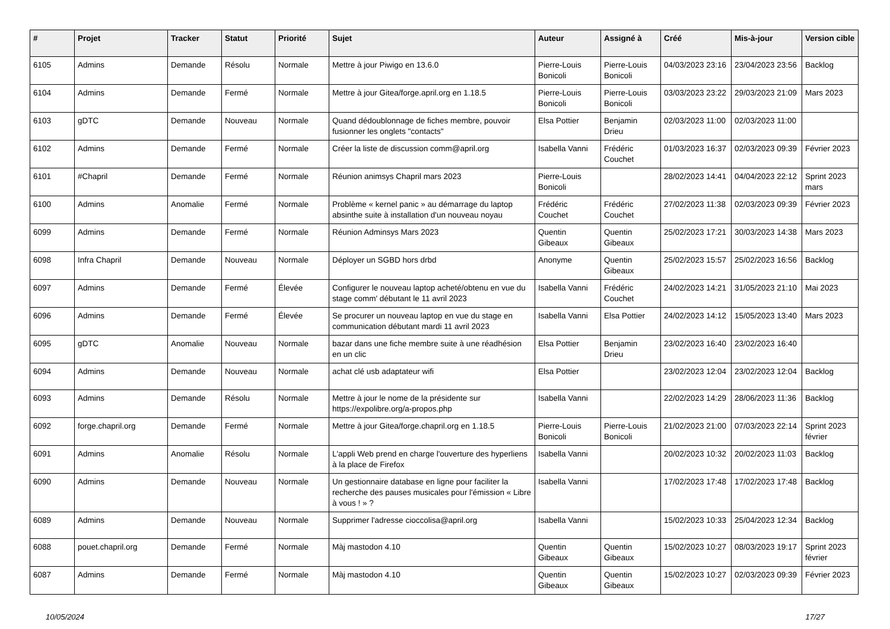| # | Projet | Tracker | Statut | Priorité | Sujet | Auteur | Assigné à | Créé | Mis-à-jour | Version cible |
| --- | --- | --- | --- | --- | --- | --- | --- | --- | --- | --- |
| 6105 | Admins | Demande | Résolu | Normale | Mettre à jour Piwigo en 13.6.0 | Pierre-Louis Bonicoli | Pierre-Louis Bonicoli | 04/03/2023 23:16 | 23/04/2023 23:56 | Backlog |
| 6104 | Admins | Demande | Fermé | Normale | Mettre à jour Gitea/forge.april.org en 1.18.5 | Pierre-Louis Bonicoli | Pierre-Louis Bonicoli | 03/03/2023 23:22 | 29/03/2023 21:09 | Mars 2023 |
| 6103 | gDTC | Demande | Nouveau | Normale | Quand dédoublonnage de fiches membre, pouvoir fusionner les onglets "contacts" | Elsa Pottier | Benjamin Drieu | 02/03/2023 11:00 | 02/03/2023 11:00 | |
| 6102 | Admins | Demande | Fermé | Normale | Créer la liste de discussion comm@april.org | Isabella Vanni | Frédéric Couchet | 01/03/2023 16:37 | 02/03/2023 09:39 | Février 2023 |
| 6101 | #Chapril | Demande | Fermé | Normale | Réunion animsys Chapril mars 2023 | Pierre-Louis Bonicoli | | 28/02/2023 14:41 | 04/04/2023 22:12 | Sprint 2023 mars |
| 6100 | Admins | Anomalie | Fermé | Normale | Problème « kernel panic » au démarrage du laptop absinthe suite à installation d'un nouveau noyau | Frédéric Couchet | Frédéric Couchet | 27/02/2023 11:38 | 02/03/2023 09:39 | Février 2023 |
| 6099 | Admins | Demande | Fermé | Normale | Réunion Adminsys Mars 2023 | Quentin Gibeaux | Quentin Gibeaux | 25/02/2023 17:21 | 30/03/2023 14:38 | Mars 2023 |
| 6098 | Infra Chapril | Demande | Nouveau | Normale | Déployer un SGBD hors drbd | Anonyme | Quentin Gibeaux | 25/02/2023 15:57 | 25/02/2023 16:56 | Backlog |
| 6097 | Admins | Demande | Fermé | Élevée | Configurer le nouveau laptop acheté/obtenu en vue du stage comm' débutant le 11 avril 2023 | Isabella Vanni | Frédéric Couchet | 24/02/2023 14:21 | 31/05/2023 21:10 | Mai 2023 |
| 6096 | Admins | Demande | Fermé | Élevée | Se procurer un nouveau laptop en vue du stage en communication débutant mardi 11 avril 2023 | Isabella Vanni | Elsa Pottier | 24/02/2023 14:12 | 15/05/2023 13:40 | Mars 2023 |
| 6095 | gDTC | Anomalie | Nouveau | Normale | bazar dans une fiche membre suite à une réadhésion en un clic | Elsa Pottier | Benjamin Drieu | 23/02/2023 16:40 | 23/02/2023 16:40 | |
| 6094 | Admins | Demande | Nouveau | Normale | achat clé usb adaptateur wifi | Elsa Pottier | | 23/02/2023 12:04 | 23/02/2023 12:04 | Backlog |
| 6093 | Admins | Demande | Résolu | Normale | Mettre à jour le nome de la présidente sur https://expolibre.org/a-propos.php | Isabella Vanni | | 22/02/2023 14:29 | 28/06/2023 11:36 | Backlog |
| 6092 | forge.chapril.org | Demande | Fermé | Normale | Mettre à jour Gitea/forge.chapril.org en 1.18.5 | Pierre-Louis Bonicoli | Pierre-Louis Bonicoli | 21/02/2023 21:00 | 07/03/2023 22:14 | Sprint 2023 février |
| 6091 | Admins | Anomalie | Résolu | Normale | L'appli Web prend en charge l'ouverture des hyperliens à la place de Firefox | Isabella Vanni | | 20/02/2023 10:32 | 20/02/2023 11:03 | Backlog |
| 6090 | Admins | Demande | Nouveau | Normale | Un gestionnaire database en ligne pour faciliter la recherche des pauses musicales pour l'émission « Libre à vous ! » ? | Isabella Vanni | | 17/02/2023 17:48 | 17/02/2023 17:48 | Backlog |
| 6089 | Admins | Demande | Nouveau | Normale | Supprimer l'adresse cioccolisa@april.org | Isabella Vanni | | 15/02/2023 10:33 | 25/04/2023 12:34 | Backlog |
| 6088 | pouet.chapril.org | Demande | Fermé | Normale | Màj mastodon 4.10 | Quentin Gibeaux | Quentin Gibeaux | 15/02/2023 10:27 | 08/03/2023 19:17 | Sprint 2023 février |
| 6087 | Admins | Demande | Fermé | Normale | Màj mastodon 4.10 | Quentin Gibeaux | Quentin Gibeaux | 15/02/2023 10:27 | 02/03/2023 09:39 | Février 2023 |
10/05/2024 17/27